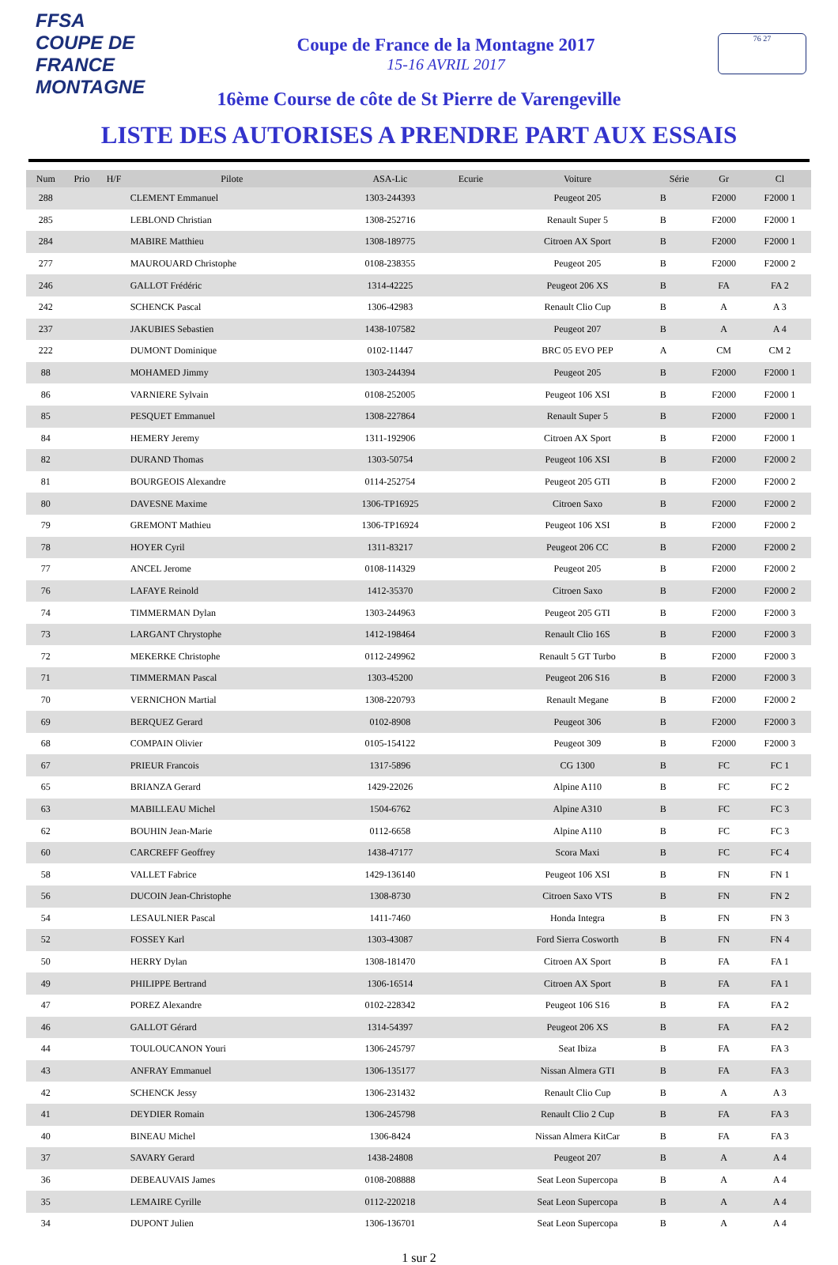FFSA
COUPE DE FRANCE MONTAGNE
Coupe de France de la Montagne 2017
15-16 AVRIL 2017
76 27
16ème Course de côte de St Pierre de Varengeville
LISTE DES AUTORISES A PRENDRE PART AUX ESSAIS
| Num | Prio | H/F | Pilote | ASA-Lic | Ecurie | Voiture | Série | Gr | Cl |
| --- | --- | --- | --- | --- | --- | --- | --- | --- | --- |
| 288 | | | CLEMENT Emmanuel | 1303-244393 | | Peugeot 205 | B | F2000 | F2000 1 |
| 285 | | | LEBLOND Christian | 1308-252716 | | Renault Super 5 | B | F2000 | F2000 1 |
| 284 | | | MABIRE Matthieu | 1308-189775 | | Citroen AX Sport | B | F2000 | F2000 1 |
| 277 | | | MAUROUARD Christophe | 0108-238355 | | Peugeot 205 | B | F2000 | F2000 2 |
| 246 | | | GALLOT Frédéric | 1314-42225 | | Peugeot 206 XS | B | FA | FA 2 |
| 242 | | | SCHENCK Pascal | 1306-42983 | | Renault Clio Cup | B | A | A 3 |
| 237 | | | JAKUBIES Sebastien | 1438-107582 | | Peugeot 207 | B | A | A 4 |
| 222 | | | DUMONT Dominique | 0102-11447 | | BRC 05 EVO PEP | A | CM | CM 2 |
| 88 | | | MOHAMED Jimmy | 1303-244394 | | Peugeot 205 | B | F2000 | F2000 1 |
| 86 | | | VARNIERE Sylvain | 0108-252005 | | Peugeot 106 XSI | B | F2000 | F2000 1 |
| 85 | | | PESQUET Emmanuel | 1308-227864 | | Renault Super 5 | B | F2000 | F2000 1 |
| 84 | | | HEMERY Jeremy | 1311-192906 | | Citroen AX Sport | B | F2000 | F2000 1 |
| 82 | | | DURAND Thomas | 1303-50754 | | Peugeot 106 XSI | B | F2000 | F2000 2 |
| 81 | | | BOURGEOIS Alexandre | 0114-252754 | | Peugeot 205 GTI | B | F2000 | F2000 2 |
| 80 | | | DAVESNE Maxime | 1306-TP16925 | | Citroen Saxo | B | F2000 | F2000 2 |
| 79 | | | GREMONT Mathieu | 1306-TP16924 | | Peugeot 106 XSI | B | F2000 | F2000 2 |
| 78 | | | HOYER Cyril | 1311-83217 | | Peugeot 206 CC | B | F2000 | F2000 2 |
| 77 | | | ANCEL Jerome | 0108-114329 | | Peugeot 205 | B | F2000 | F2000 2 |
| 76 | | | LAFAYE Reinold | 1412-35370 | | Citroen Saxo | B | F2000 | F2000 2 |
| 74 | | | TIMMERMAN Dylan | 1303-244963 | | Peugeot 205 GTI | B | F2000 | F2000 3 |
| 73 | | | LARGANT Chrystophe | 1412-198464 | | Renault Clio 16S | B | F2000 | F2000 3 |
| 72 | | | MEKERKE Christophe | 0112-249962 | | Renault 5 GT Turbo | B | F2000 | F2000 3 |
| 71 | | | TIMMERMAN Pascal | 1303-45200 | | Peugeot 206 S16 | B | F2000 | F2000 3 |
| 70 | | | VERNICHON Martial | 1308-220793 | | Renault Megane | B | F2000 | F2000 2 |
| 69 | | | BERQUEZ Gerard | 0102-8908 | | Peugeot 306 | B | F2000 | F2000 3 |
| 68 | | | COMPAIN Olivier | 0105-154122 | | Peugeot 309 | B | F2000 | F2000 3 |
| 67 | | | PRIEUR Francois | 1317-5896 | | CG 1300 | B | FC | FC 1 |
| 65 | | | BRIANZA Gerard | 1429-22026 | | Alpine A110 | B | FC | FC 2 |
| 63 | | | MABILLEAU Michel | 1504-6762 | | Alpine A310 | B | FC | FC 3 |
| 62 | | | BOUHIN Jean-Marie | 0112-6658 | | Alpine A110 | B | FC | FC 3 |
| 60 | | | CARCREFF Geoffrey | 1438-47177 | | Scora Maxi | B | FC | FC 4 |
| 58 | | | VALLET Fabrice | 1429-136140 | | Peugeot 106 XSI | B | FN | FN 1 |
| 56 | | | DUCOIN Jean-Christophe | 1308-8730 | | Citroen Saxo VTS | B | FN | FN 2 |
| 54 | | | LESAULNIER Pascal | 1411-7460 | | Honda Integra | B | FN | FN 3 |
| 52 | | | FOSSEY Karl | 1303-43087 | | Ford Sierra Cosworth | B | FN | FN 4 |
| 50 | | | HERRY Dylan | 1308-181470 | | Citroen AX Sport | B | FA | FA 1 |
| 49 | | | PHILIPPE Bertrand | 1306-16514 | | Citroen AX Sport | B | FA | FA 1 |
| 47 | | | POREZ Alexandre | 0102-228342 | | Peugeot 106 S16 | B | FA | FA 2 |
| 46 | | | GALLOT Gérard | 1314-54397 | | Peugeot 206 XS | B | FA | FA 2 |
| 44 | | | TOULOUCANON Youri | 1306-245797 | | Seat Ibiza | B | FA | FA 3 |
| 43 | | | ANFRAY Emmanuel | 1306-135177 | | Nissan Almera GTI | B | FA | FA 3 |
| 42 | | | SCHENCK Jessy | 1306-231432 | | Renault Clio Cup | B | A | A 3 |
| 41 | | | DEYDIER Romain | 1306-245798 | | Renault Clio 2 Cup | B | FA | FA 3 |
| 40 | | | BINEAU Michel | 1306-8424 | | Nissan Almera KitCar | B | FA | FA 3 |
| 37 | | | SAVARY Gerard | 1438-24808 | | Peugeot 207 | B | A | A 4 |
| 36 | | | DEBEAUVAIS James | 0108-208888 | | Seat Leon Supercopa | B | A | A 4 |
| 35 | | | LEMAIRE Cyrille | 0112-220218 | | Seat Leon Supercopa | B | A | A 4 |
| 34 | | | DUPONT Julien | 1306-136701 | | Seat Leon Supercopa | B | A | A 4 |
1 sur 2